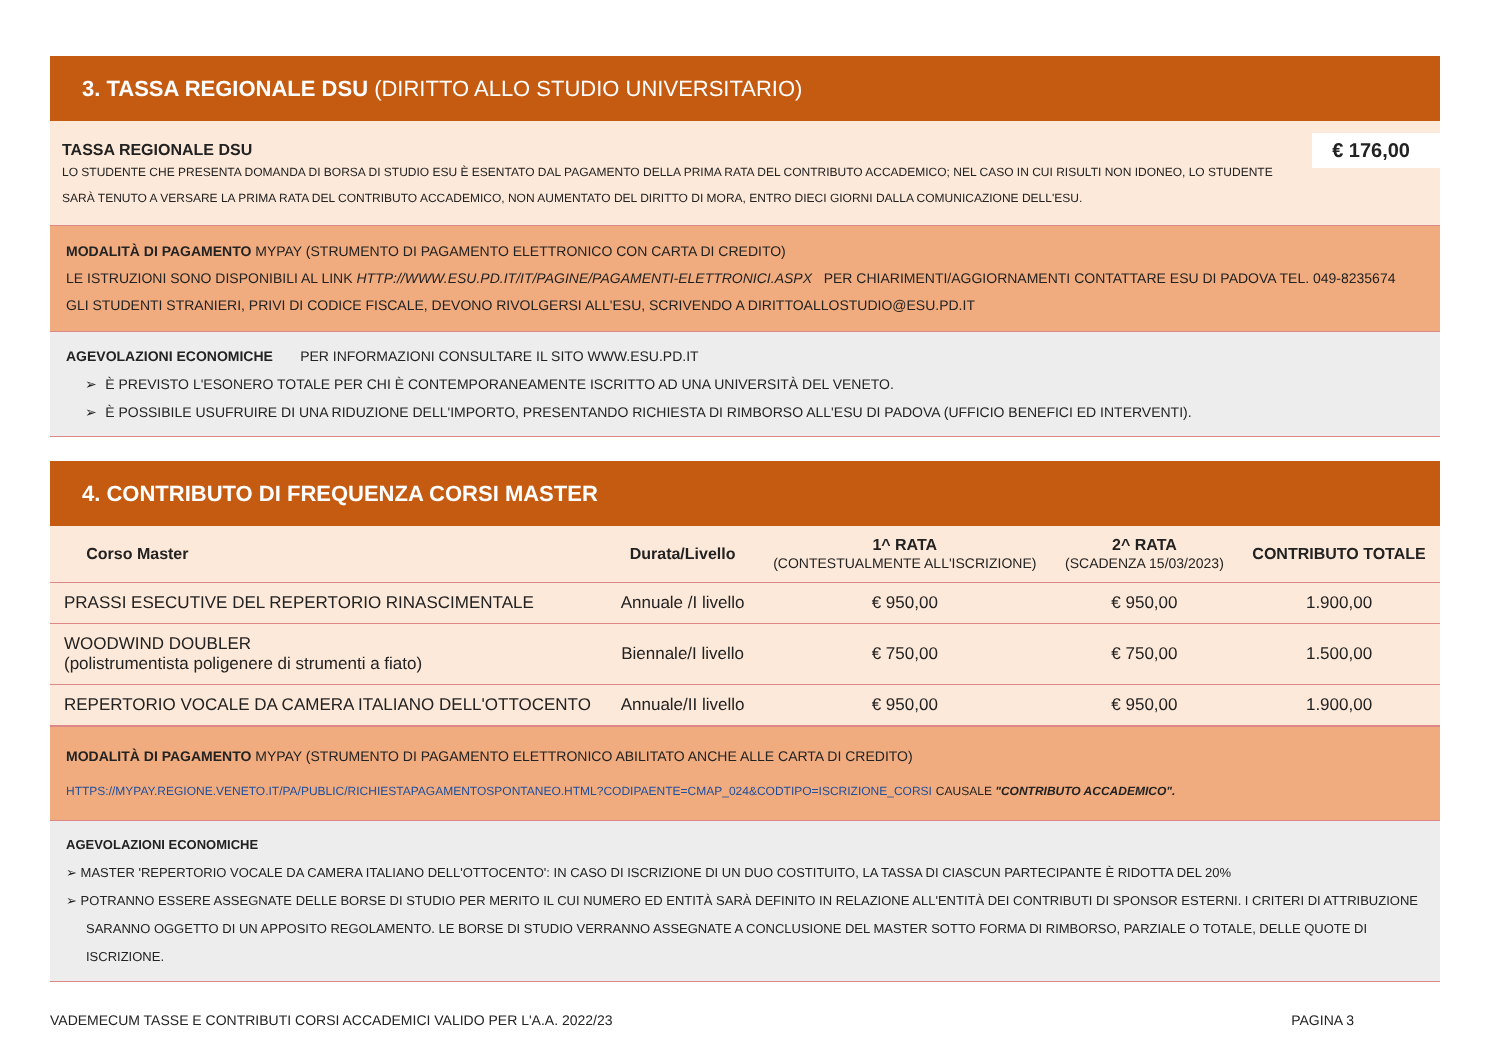3. TASSA REGIONALE DSU (DIRITTO ALLO STUDIO UNIVERSITARIO)
€ 176,00
TASSA REGIONALE DSU
LO STUDENTE CHE PRESENTA DOMANDA DI BORSA DI STUDIO ESU È ESENTATO DAL PAGAMENTO DELLA PRIMA RATA DEL CONTRIBUTO ACCADEMICO; NEL CASO IN CUI RISULTI NON IDONEO, LO STUDENTE SARÀ TENUTO A VERSARE LA PRIMA RATA DEL CONTRIBUTO ACCADEMICO, NON AUMENTATO DEL DIRITTO DI MORA, ENTRO DIECI GIORNI DALLA COMUNICAZIONE DELL'ESU.
MODALITÀ DI PAGAMENTO MYPAY (STRUMENTO DI PAGAMENTO ELETTRONICO CON CARTA DI CREDITO)
LE ISTRUZIONI SONO DISPONIBILI AL LINK HTTP://WWW.ESU.PD.IT/IT/PAGINE/PAGAMENTI-ELETTRONICI.ASPX PER CHIARIMENTI/AGGIORNAMENTI CONTATTARE ESU DI PADOVA TEL. 049-8235674
GLI STUDENTI STRANIERI, PRIVI DI CODICE FISCALE, DEVONO RIVOLGERSI ALL'ESU, SCRIVENDO A DIRITTOALLOSTUDIO@ESU.PD.IT
AGEVOLAZIONI ECONOMICHE PER INFORMAZIONI CONSULTARE IL SITO WWW.ESU.PD.IT
➢ È PREVISTO L'ESONERO TOTALE PER CHI È CONTEMPORANEAMENTE ISCRITTO AD UNA UNIVERSITÀ DEL VENETO.
➢ È POSSIBILE USUFRUIRE DI UNA RIDUZIONE DELL'IMPORTO, PRESENTANDO RICHIESTA DI RIMBORSO ALL'ESU DI PADOVA (UFFICIO BENEFICI ED INTERVENTI).
4. CONTRIBUTO DI FREQUENZA CORSI MASTER
| Corso Master | Durata/Livello | 1^ RATA (CONTESTUALMENTE ALL'ISCRIZIONE) | 2^ RATA (SCADENZA 15/03/2023) | CONTRIBUTO TOTALE |
| --- | --- | --- | --- | --- |
| PRASSI ESECUTIVE DEL REPERTORIO RINASCIMENTALE | Annuale /I livello | € 950,00 | € 950,00 | 1.900,00 |
| WOODWIND DOUBLER (polistrumentista poligenere di strumenti a fiato) | Biennale/I livello | € 750,00 | € 750,00 | 1.500,00 |
| REPERTORIO VOCALE DA CAMERA ITALIANO DELL'OTTOCENTO | Annuale/II livello | € 950,00 | € 950,00 | 1.900,00 |
MODALITÀ DI PAGAMENTO MYPAY (STRUMENTO DI PAGAMENTO ELETTRONICO ABILITATO ANCHE ALLE CARTA DI CREDITO)
HTTPS://MYPAY.REGIONE.VENETO.IT/PA/PUBLIC/RICHIESTAPAGAMENTOSPONTANEO.HTML?CODIPAENTE=CMAP_024&CODTIPO=ISCRIZIONE_CORSI CAUSALE "CONTRIBUTO ACCADEMICO".
AGEVOLAZIONI ECONOMICHE
➢ MASTER 'REPERTORIO VOCALE DA CAMERA ITALIANO DELL'OTTOCENTO': IN CASO DI ISCRIZIONE DI UN DUO COSTITUITO, LA TASSA DI CIASCUN PARTECIPANTE È RIDOTTA DEL 20%
➢ POTRANNO ESSERE ASSEGNATE DELLE BORSE DI STUDIO PER MERITO IL CUI NUMERO ED ENTITÀ SARÀ DEFINITO IN RELAZIONE ALL'ENTITÀ DEI CONTRIBUTI DI SPONSOR ESTERNI. I CRITERI DI ATTRIBUZIONE SARANNO OGGETTO DI UN APPOSITO REGOLAMENTO. LE BORSE DI STUDIO VERRANNO ASSEGNATE A CONCLUSIONE DEL MASTER SOTTO FORMA DI RIMBORSO, PARZIALE O TOTALE, DELLE QUOTE DI ISCRIZIONE.
VADEMECUM TASSE E CONTRIBUTI CORSI ACCADEMICI VALIDO PER L'A.A. 2022/23 PAGINA 3